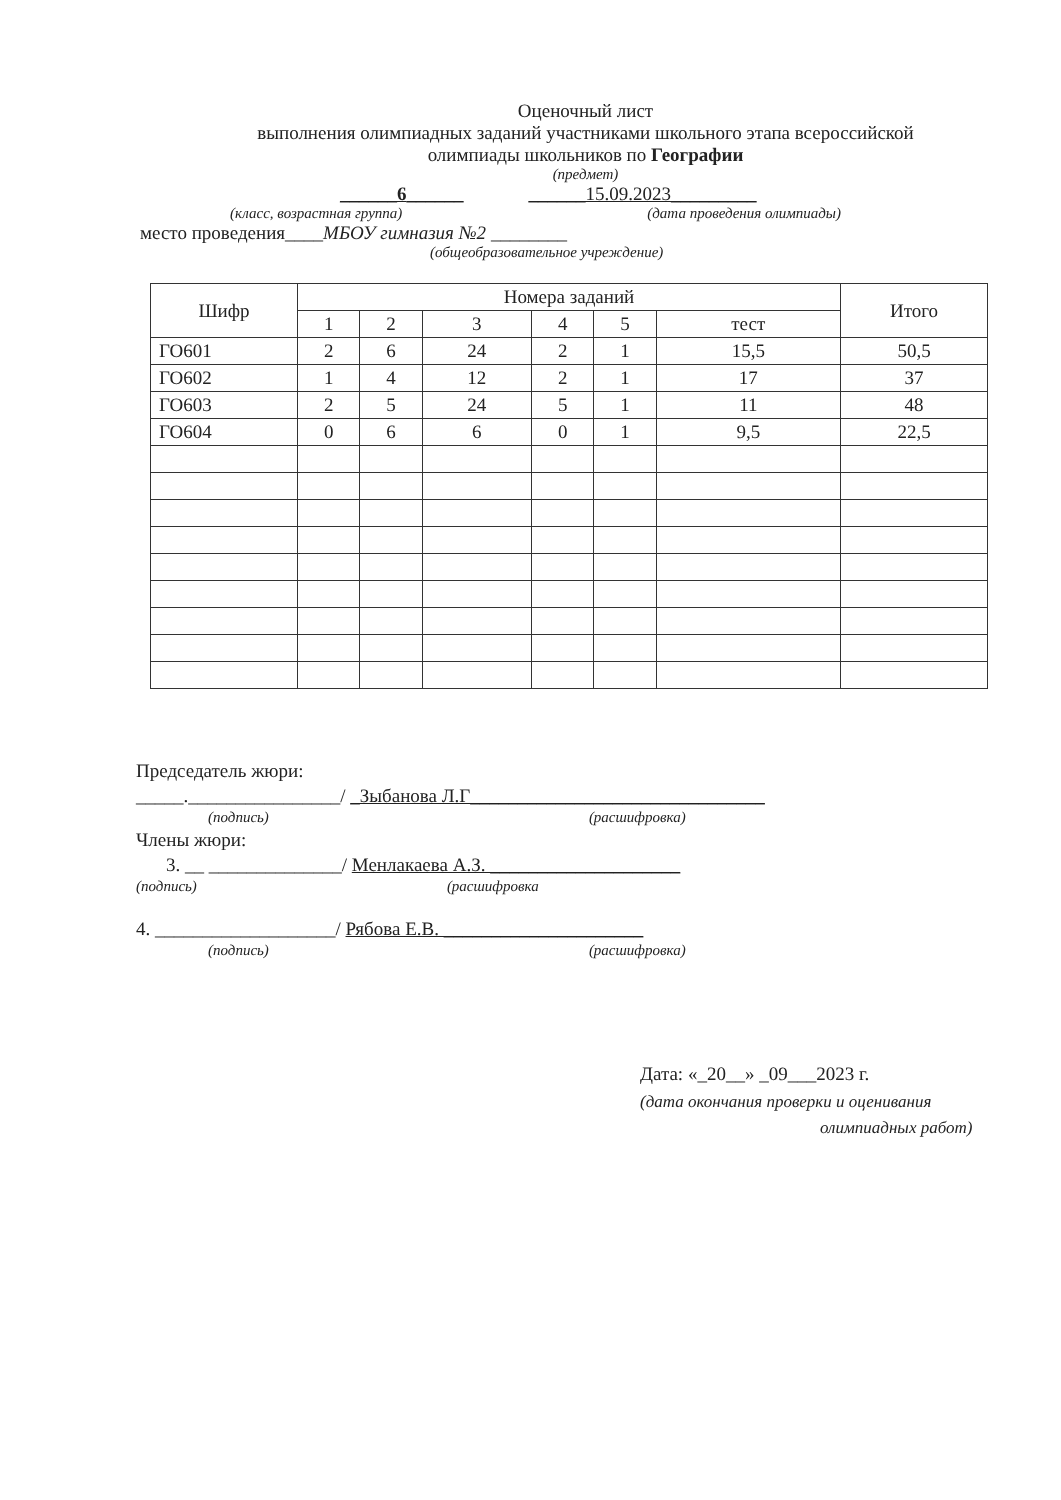Оценочный лист
выполнения олимпиадных заданий участниками школьного этапа всероссийской
олимпиады школьников по Географии
(предмет)
______6______ ______15.09.2023_________
(класс, возрастная группа) (дата проведения олимпиады)
место проведения____МБОУ гимназия №2 ________
(общеобразовательное учреждение)
| Шифр | Номера заданий | | | | | | Итого |
| --- | --- | --- | --- | --- | --- | --- | --- |
| | 1 | 2 | 3 | 4 | 5 | тест | |
| ГО601 | 2 | 6 | 24 | 2 | 1 | 15,5 | 50,5 |
| ГО602 | 1 | 4 | 12 | 2 | 1 | 17 | 37 |
| ГО603 | 2 | 5 | 24 | 5 | 1 | 11 | 48 |
| ГО604 | 0 | 6 | 6 | 0 | 1 | 9,5 | 22,5 |
Председатель жюри:
_____.________________/ _Зыбанова Л.Г_______________________________
(подпись) (расшифровка)
Члены жюри:
3. __ ______________/ Менлакаева А.З. ____________________
(подпись) (расшифровка
4. ___________________/ Рябова Е.В. _____________________
(подпись) (расшифровка)
Дата: «_20__» _09___2023 г.
(дата окончания проверки и оценивания
олимпиадных работ)